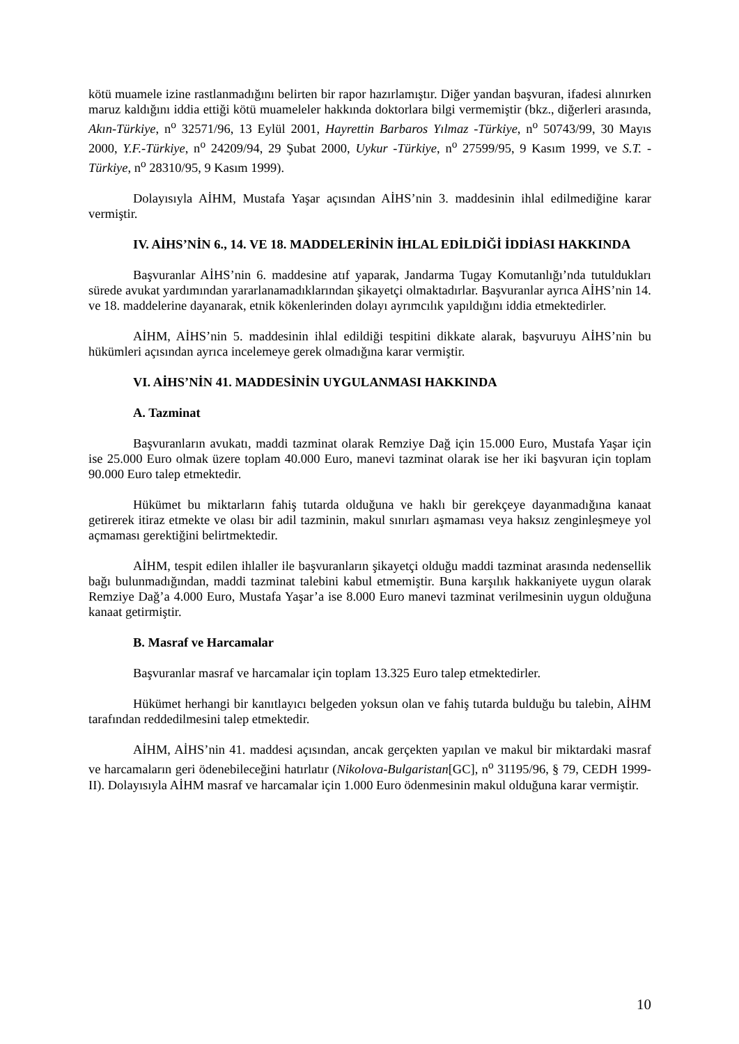kötü muamele izine rastlanmadığını belirten bir rapor hazırlamıştır. Diğer yandan başvuran, ifadesi alınırken maruz kaldığını iddia ettiği kötü muameleler hakkında doktorlara bilgi vermemiştir (bkz., diğerleri arasında, Akın-Türkiye, n<sup>o</sup> 32571/96, 13 Eylül 2001, Hayrettin Barbaros Yılmaz -Türkiye, n<sup>o</sup> 50743/99, 30 Mayıs 2000, Y.F.-Türkiye, n<sup>o</sup> 24209/94, 29 Şubat 2000, Uykur -Türkiye, n<sup>o</sup> 27599/95, 9 Kasım 1999, ve S.T. -Türkiye, n<sup>o</sup> 28310/95, 9 Kasım 1999).
Dolayısıyla AİHM, Mustafa Yaşar açısından AİHS’nin 3. maddesinin ihlal edilmediğine karar vermiştir.
IV. AİHS’NİN 6., 14. VE 18. MADDELERİNİN İHLAL EDİLDİĞİ İDDİASI HAKKINDA
Başvuranlar AİHS’nin 6. maddesine atıf yaparak, Jandarma Tugay Komutanlığı’nda tutuldukları sürede avukat yardımından yararlanamadıklarından şikayetçi olmaktadırlar. Başvuranlar ayrıca AİHS’nin 14. ve 18. maddelerine dayanarak, etnik kökenlerinden dolayı ayrımcılık yapıldığını iddia etmektedirler.
AİHM, AİHS’nin 5. maddesinin ihlal edildiği tespitini dikkate alarak, başvuruyu AİHS’nin bu hükümleri açısından ayrıca incelemeye gerek olmadığına karar vermiştir.
VI. AİHS’NİN 41. MADDESİNİN UYGULANMASI HAKKINDA
A. Tazminat
Başvuranların avukatı, maddi tazminat olarak Remziye Dağ için 15.000 Euro, Mustafa Yaşar için ise 25.000 Euro olmak üzere toplam 40.000 Euro, manevi tazminat olarak ise her iki başvuran için toplam 90.000 Euro talep etmektedir.
Hükümet bu miktarların fahiş tutarda olduğuna ve haklı bir gerekçeye dayanmadığına kanaat getirerek itiraz etmekte ve olası bir adil tazminin, makul sınırları aşmaması veya haksız zenginleşmeye yol açmaması gerektiğini belirtmektedir.
AİHM, tespit edilen ihlaller ile başvuranların şikayetçi olduğu maddi tazminat arasında nedensellik bağı bulunmadığından, maddi tazminat talebini kabul etmemiştir. Buna karşılık hakkaniyete uygun olarak Remziye Dağ’a 4.000 Euro, Mustafa Yaşar’a ise 8.000 Euro manevi tazminat verilmesinin uygun olduğuna kanaat getirmiştir.
B. Masraf ve Harcamalar
Başvuranlar masraf ve harcamalar için toplam 13.325 Euro talep etmektedirler.
Hükümet herhangi bir kanıtlayıcı belgeden yoksun olan ve fahiş tutarda bulduğu bu talebin, AİHM tarafından reddedilmesini talep etmektedir.
AİHM, AİHS’nin 41. maddesi açısından, ancak gerçekten yapılan ve makul bir miktardaki masraf ve harcamaların geri ödenebileceğini hatırlatır (Nikolova-Bulgaristan[GC], n<sup>o</sup> 31195/96, § 79, CEDH 1999-II). Dolayısıyla AİHM masraf ve harcamalar için 1.000 Euro ödenmesinin makul olduğuna karar vermiştir.
10